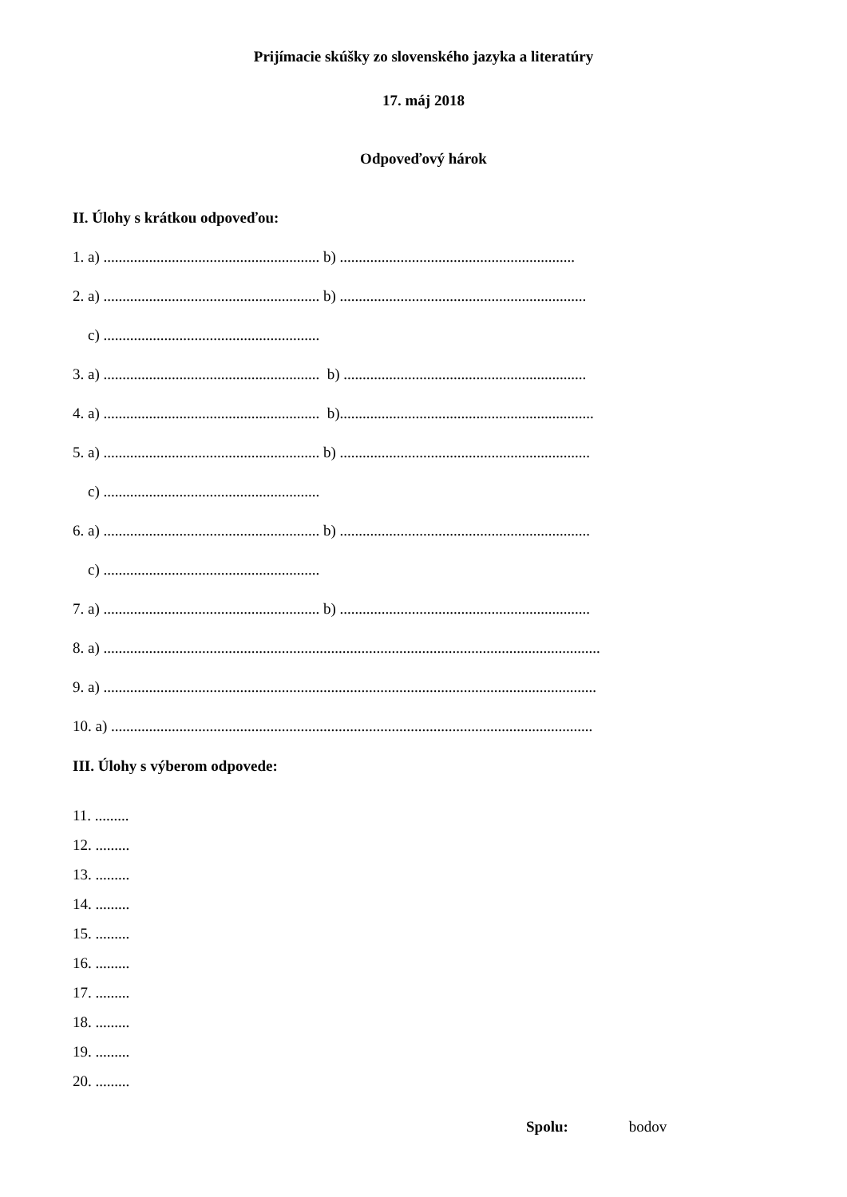Prijímacie skúšky zo slovenského jazyka a literatúry
17. máj 2018
Odpoveďový hárok
II. Úlohy s krátkou odpoveďou:
1. a) ......................................................... b) ..............................................................
2. a) ......................................................... b) .................................................................
c) .........................................................
3. a) ......................................................... b) ................................................................
4. a) ......................................................... b)...................................................................
5. a) ......................................................... b) ..................................................................
c) .........................................................
6. a) ......................................................... b) ..................................................................
c) .........................................................
7. a) ......................................................... b) ..................................................................
8. a) ...................................................................................................................................
9. a) ..................................................................................................................................
10. a) ...............................................................................................................................
III. Úlohy s výberom odpovede:
11. .........
12. .........
13. .........
14. .........
15. .........
16. .........
17. .........
18. .........
19. .........
20. .........
Spolu: bodov